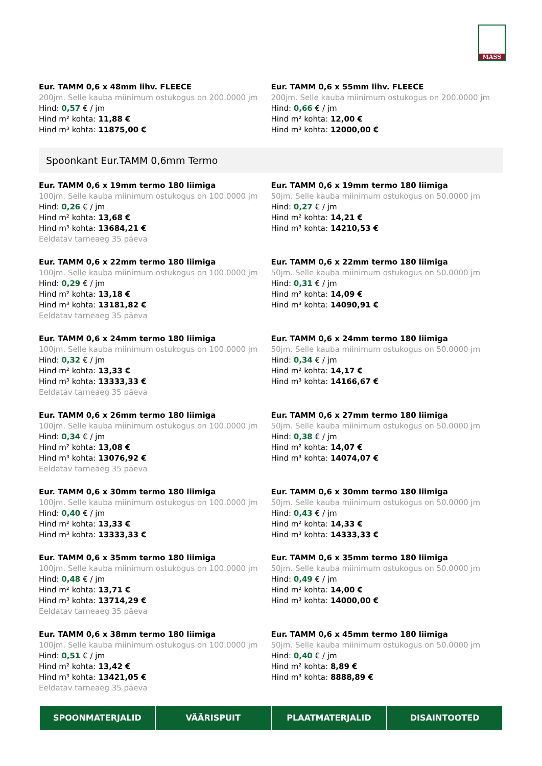MASS
Eur. TAMM 0,6 x 48mm lihv. FLEECE
200jm. Selle kauba miinimum ostukogus on 200.0000 jm
Hind: 0,57 € / jm
Hind m² kohta: 11,88 €
Hind m³ kohta: 11875,00 €
Eur. TAMM 0,6 x 55mm lihv. FLEECE
200jm. Selle kauba miinimum ostukogus on 200.0000 jm
Hind: 0,66 € / jm
Hind m² kohta: 12,00 €
Hind m³ kohta: 12000,00 €
Spoonkant Eur.TAMM 0,6mm Termo
Eur. TAMM 0,6 x 19mm termo 180 liimiga
100jm. Selle kauba miinimum ostukogus on 100.0000 jm
Hind: 0,26 € / jm
Hind m² kohta: 13,68 €
Hind m³ kohta: 13684,21 €
Eeldatav tarneaeg 35 päeva
Eur. TAMM 0,6 x 19mm termo 180 liimiga
50jm. Selle kauba miinimum ostukogus on 50.0000 jm
Hind: 0,27 € / jm
Hind m² kohta: 14,21 €
Hind m³ kohta: 14210,53 €
Eur. TAMM 0,6 x 22mm termo 180 liimiga
100jm. Selle kauba miinimum ostukogus on 100.0000 jm
Hind: 0,29 € / jm
Hind m² kohta: 13,18 €
Hind m³ kohta: 13181,82 €
Eeldatav tarneaeg 35 päeva
Eur. TAMM 0,6 x 22mm termo 180 liimiga
50jm. Selle kauba miinimum ostukogus on 50.0000 jm
Hind: 0,31 € / jm
Hind m² kohta: 14,09 €
Hind m³ kohta: 14090,91 €
Eur. TAMM 0,6 x 24mm termo 180 liimiga
100jm. Selle kauba miinimum ostukogus on 100.0000 jm
Hind: 0,32 € / jm
Hind m² kohta: 13,33 €
Hind m³ kohta: 13333,33 €
Eeldatav tarneaeg 35 päeva
Eur. TAMM 0,6 x 24mm termo 180 liimiga
50jm. Selle kauba miinimum ostukogus on 50.0000 jm
Hind: 0,34 € / jm
Hind m² kohta: 14,17 €
Hind m³ kohta: 14166,67 €
Eur. TAMM 0,6 x 26mm termo 180 liimiga
100jm. Selle kauba miinimum ostukogus on 100.0000 jm
Hind: 0,34 € / jm
Hind m² kohta: 13,08 €
Hind m³ kohta: 13076,92 €
Eeldatav tarneaeg 35 päeva
Eur. TAMM 0,6 x 27mm termo 180 liimiga
50jm. Selle kauba miinimum ostukogus on 50.0000 jm
Hind: 0,38 € / jm
Hind m² kohta: 14,07 €
Hind m³ kohta: 14074,07 €
Eur. TAMM 0,6 x 30mm termo 180 liimiga
100jm. Selle kauba miinimum ostukogus on 100.0000 jm
Hind: 0,40 € / jm
Hind m² kohta: 13,33 €
Hind m³ kohta: 13333,33 €
Eur. TAMM 0,6 x 30mm termo 180 liimiga
50jm. Selle kauba miinimum ostukogus on 50.0000 jm
Hind: 0,43 € / jm
Hind m² kohta: 14,33 €
Hind m³ kohta: 14333,33 €
Eur. TAMM 0,6 x 35mm termo 180 liimiga
100jm. Selle kauba miinimum ostukogus on 100.0000 jm
Hind: 0,48 € / jm
Hind m² kohta: 13,71 €
Hind m³ kohta: 13714,29 €
Eeldatav tarneaeg 35 päeva
Eur. TAMM 0,6 x 35mm termo 180 liimiga
50jm. Selle kauba miinimum ostukogus on 50.0000 jm
Hind: 0,49 € / jm
Hind m² kohta: 14,00 €
Hind m³ kohta: 14000,00 €
Eur. TAMM 0,6 x 38mm termo 180 liimiga
100jm. Selle kauba miinimum ostukogus on 100.0000 jm
Hind: 0,51 € / jm
Hind m² kohta: 13,42 €
Hind m³ kohta: 13421,05 €
Eeldatav tarneaeg 35 päeva
Eur. TAMM 0,6 x 45mm termo 180 liimiga
50jm. Selle kauba miinimum ostukogus on 50.0000 jm
Hind: 0,40 € / jm
Hind m² kohta: 8,89 €
Hind m³ kohta: 8888,89 €
SPOONMATERJALID VÄÄRISPUIT PLAATMATERJALID DISAINTOOTED